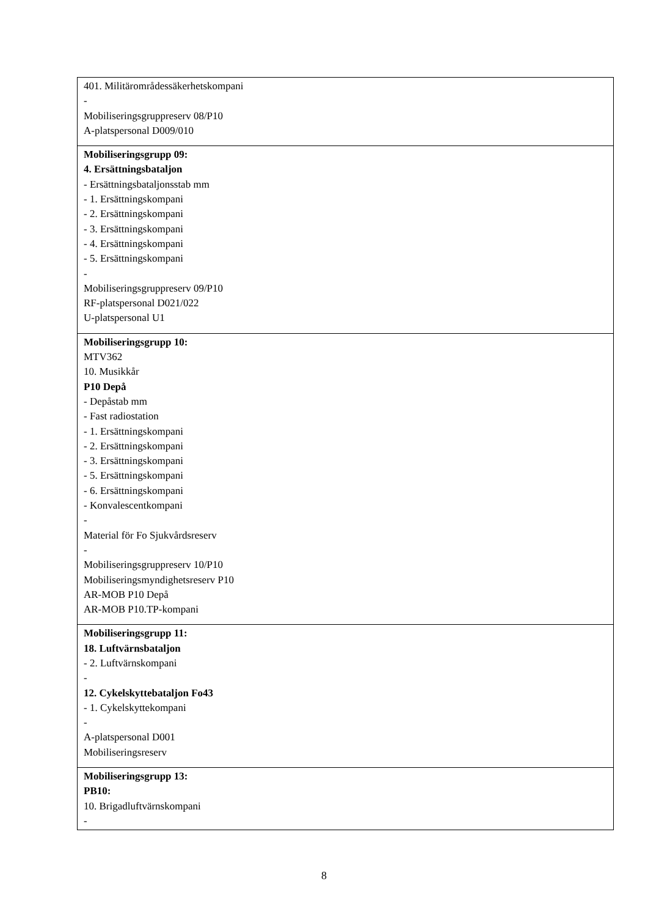| 401. Militärområdessäkerhetskompani - Mobiliseringsgruppreserv 08/P10 A-platspersonal D009/010 |
| Mobiliseringsgrupp 09: 4. Ersättningsbataljon - Ersättningsbataljonsstab mm - 1. Ersättningskompani - 2. Ersättningskompani - 3. Ersättningskompani - 4. Ersättningskompani - 5. Ersättningskompani - Mobiliseringsgruppreserv 09/P10 RF-platspersonal D021/022 U-platspersonal U1 |
| Mobiliseringsgrupp 10: MTV362 10. Musikkår P10 Depå - Depåstab mm - Fast radiostation - 1. Ersättningskompani - 2. Ersättningskompani - 3. Ersättningskompani - 5. Ersättningskompani - 6. Ersättningskompani - Konvalescentkompani - Material för Fo Sjukvårdsreserv - Mobiliseringsgruppreserv 10/P10 Mobiliseringsmyndighetsreserv P10 AR-MOB P10 Depå AR-MOB P10.TP-kompani |
| Mobiliseringsgrupp 11: 18. Luftvärnsbataljon - 2. Luftvärnskompani - 12. Cykelskyttebataljon Fo43 - 1. Cykelskyttekompani - A-platspersonal D001 Mobiliseringsreserv |
| Mobiliseringsgrupp 13: PB10: 10. Brigadluftvärnskompani - |
8